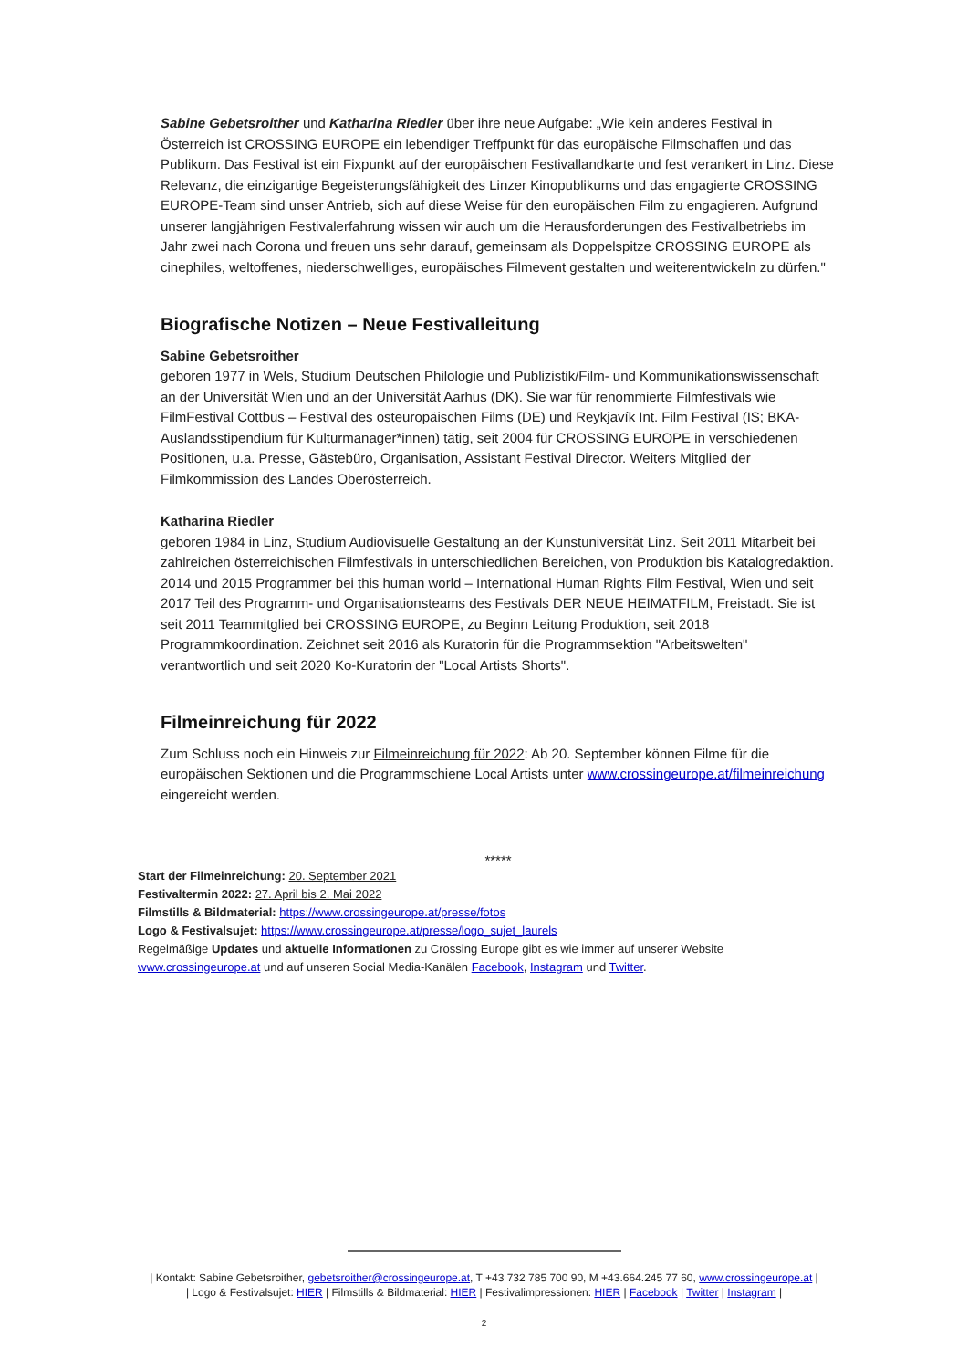Sabine Gebetsroither und Katharina Riedler über ihre neue Aufgabe: „Wie kein anderes Festival in Österreich ist CROSSING EUROPE ein lebendiger Treffpunkt für das europäische Filmschaffen und das Publikum. Das Festival ist ein Fixpunkt auf der europäischen Festivallandkarte und fest verankert in Linz. Diese Relevanz, die einzigartige Begeisterungsfähigkeit des Linzer Kinopublikums und das engagierte CROSSING EUROPE-Team sind unser Antrieb, sich auf diese Weise für den europäischen Film zu engagieren. Aufgrund unserer langjährigen Festivalerfahrung wissen wir auch um die Herausforderungen des Festivalbetriebs im Jahr zwei nach Corona und freuen uns sehr darauf, gemeinsam als Doppelspitze CROSSING EUROPE als cinephiles, weltoffenes, niederschwelliges, europäisches Filmevent gestalten und weiterentwickeln zu dürfen."
Biografische Notizen – Neue Festivalleitung
Sabine Gebetsroither
geboren 1977 in Wels, Studium Deutschen Philologie und Publizistik/Film- und Kommunikationswissenschaft an der Universität Wien und an der Universität Aarhus (DK). Sie war für renommierte Filmfestivals wie FilmFestival Cottbus – Festival des osteuropäischen Films (DE) und Reykjavík Int. Film Festival (IS; BKA-Auslandsstipendium für Kulturmanager*innen) tätig, seit 2004 für CROSSING EUROPE in verschiedenen Positionen, u.a. Presse, Gästebüro, Organisation, Assistant Festival Director. Weiters Mitglied der Filmkommission des Landes Oberösterreich.
Katharina Riedler
geboren 1984 in Linz, Studium Audiovisuelle Gestaltung an der Kunstuniversität Linz. Seit 2011 Mitarbeit bei zahlreichen österreichischen Filmfestivals in unterschiedlichen Bereichen, von Produktion bis Katalogredaktion. 2014 und 2015 Programmer bei this human world – International Human Rights Film Festival, Wien und seit 2017 Teil des Programm- und Organisationsteams des Festivals DER NEUE HEIMATFILM, Freistadt. Sie ist seit 2011 Teammitglied bei CROSSING EUROPE, zu Beginn Leitung Produktion, seit 2018 Programmkoordination. Zeichnet seit 2016 als Kuratorin für die Programmsektion "Arbeitswelten" verantwortlich und seit 2020 Ko-Kuratorin der "Local Artists Shorts".
Filmeinreichung für 2022
Zum Schluss noch ein Hinweis zur Filmeinreichung für 2022: Ab 20. September können Filme für die europäischen Sektionen und die Programmschiene Local Artists unter www.crossingeurope.at/filmeinreichung eingereicht werden.
*****
Start der Filmeinreichung: 20. September 2021
Festivaltermin 2022: 27. April bis 2. Mai 2022
Filmstills & Bildmaterial: https://www.crossingeurope.at/presse/fotos
Logo & Festivalsujet: https://www.crossingeurope.at/presse/logo_sujet_laurels
Regelmäßige Updates und aktuelle Informationen zu Crossing Europe gibt es wie immer auf unserer Website www.crossingeurope.at und auf unseren Social Media-Kanälen Facebook, Instagram und Twitter.
| Kontakt: Sabine Gebetsroither, gebetsroither@crossingeurope.at, T +43 732 785 700 90, M +43.664.245 77 60, www.crossingeurope.at |
| Logo & Festivalsujet: HIER | Filmstills & Bildmaterial: HIER | Festivalimpressionen: HIER | Facebook | Twitter | Instagram |
2